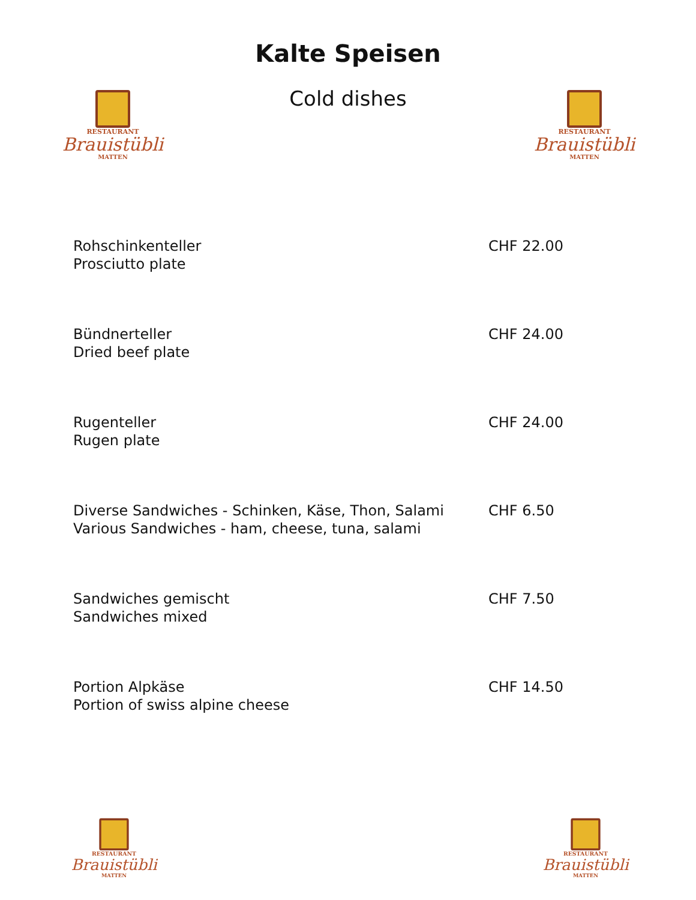RESTAURANT
Brauistübli
MATTEN
RESTAURANT
Brauistübli
MATTEN
Kalte Speisen
Cold dishes
Rohschinkenteller
Prosciutto plate
CHF 22.00
Bündnerteller
Dried beef plate
CHF 24.00
Rugenteller
Rugen plate
CHF 24.00
Diverse Sandwiches - Schinken, Käse, Thon, Salami
Various Sandwiches - ham, cheese, tuna, salami
CHF 6.50
Sandwiches gemischt
Sandwiches mixed
CHF 7.50
Portion Alpkäse
Portion of swiss alpine cheese
CHF 14.50
RESTAURANT
Brauistübli
MATTEN
RESTAURANT
Brauistübli
MATTEN